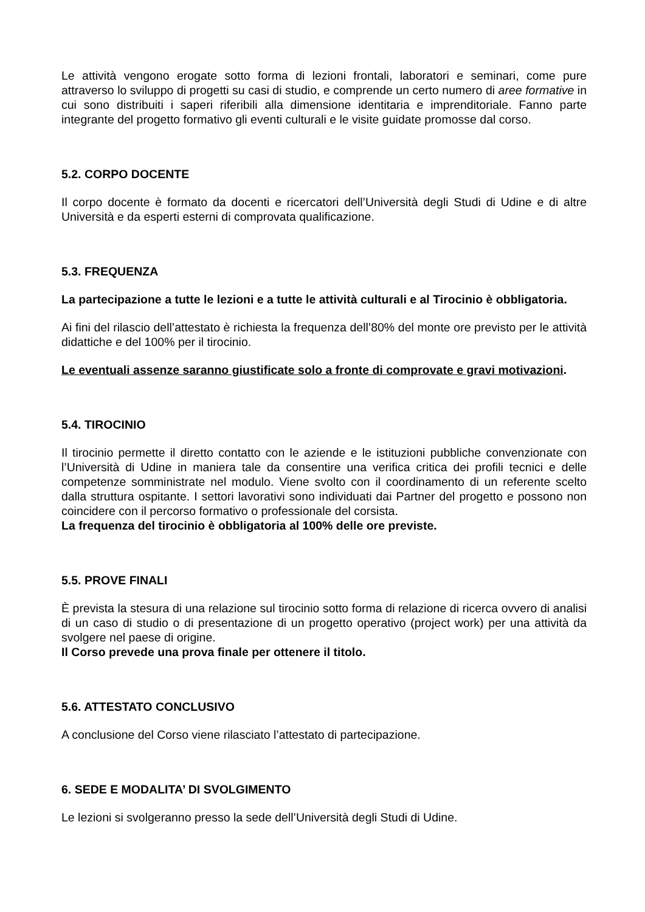Le attività vengono erogate sotto forma di lezioni frontali, laboratori e seminari, come pure attraverso lo sviluppo di progetti su casi di studio, e comprende un certo numero di aree formative in cui sono distribuiti i saperi riferibili alla dimensione identitaria e imprenditoriale. Fanno parte integrante del progetto formativo gli eventi culturali e le visite guidate promosse dal corso.
5.2. CORPO DOCENTE
Il corpo docente è formato da docenti e ricercatori dell’Università degli Studi di Udine e di altre Università e da esperti esterni di comprovata qualificazione.
5.3. FREQUENZA
La partecipazione a tutte le lezioni e a tutte le attività culturali e al Tirocinio è obbligatoria.
Ai fini del rilascio dell’attestato è richiesta la frequenza dell’80% del monte ore previsto per le attività didattiche e del 100% per il tirocinio.
Le eventuali assenze saranno giustificate solo a fronte di comprovate e gravi motivazioni.
5.4. TIROCINIO
Il tirocinio permette il diretto contatto con le aziende e le istituzioni pubbliche convenzionate con l’Università di Udine in maniera tale da consentire una verifica critica dei profili tecnici e delle competenze somministrate nel modulo. Viene svolto con il coordinamento di un referente scelto dalla struttura ospitante. I settori lavorativi sono individuati dai Partner del progetto e possono non coincidere con il percorso formativo o professionale del corsista.
La frequenza del tirocinio è obbligatoria al 100% delle ore previste.
5.5. PROVE FINALI
È prevista la stesura di una relazione sul tirocinio sotto forma di relazione di ricerca ovvero di analisi di un caso di studio o di presentazione di un progetto operativo (project work) per una attività da svolgere nel paese di origine.
Il Corso prevede una prova finale per ottenere il titolo.
5.6. ATTESTATO CONCLUSIVO
A conclusione del Corso viene rilasciato l’attestato di partecipazione.
6. SEDE E MODALITA’ DI SVOLGIMENTO
Le lezioni si svolgeranno presso la sede dell’Università degli Studi di Udine.